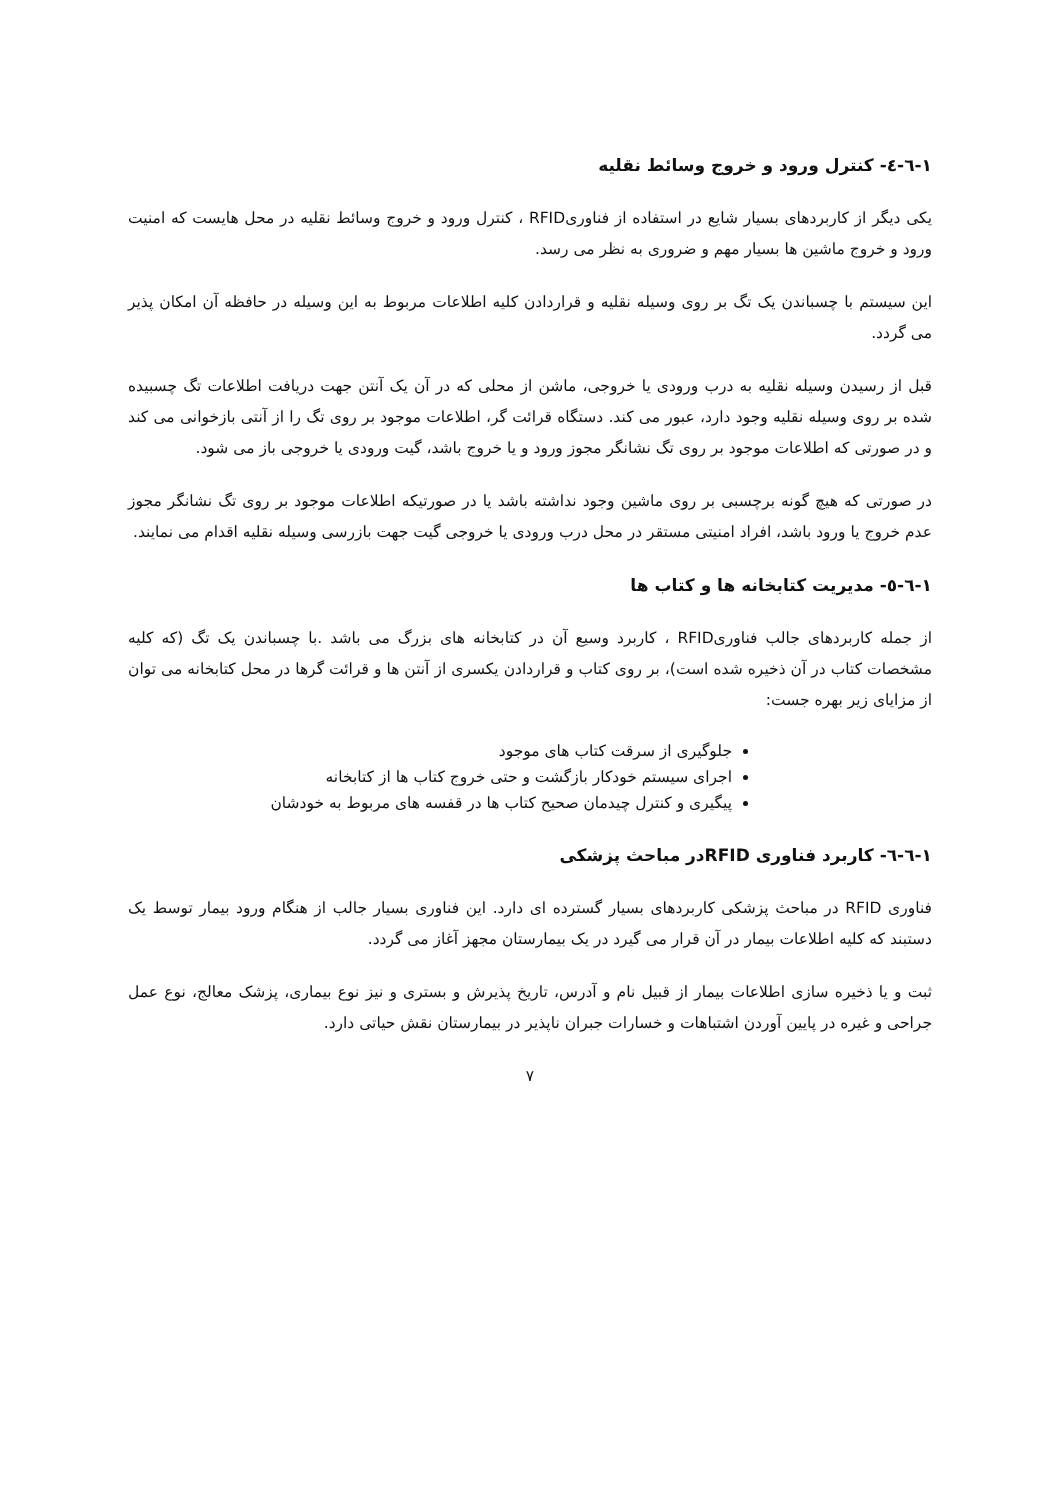۱-٦-٤- کنترل ورود و خروج وسائط نقلیه
یکی دیگر از کاربردهای بسیار شایع در استفاده از فناوریRFID ، کنترل ورود و خروج وسائط نقلیه در محل هایست که امنیت ورود و خروج ماشین ها بسیار مهم و ضروری به نظر می رسد.
این سیستم با چسباندن یک تگ بر روی وسیله نقلیه و قراردادن کلیه اطلاعات مربوط به این وسیله در حافظه آن امکان پذیر می گردد.
قبل از رسیدن وسیله نقلیه به درب ورودی یا خروجی، ماشن از محلی که در آن یک آنتن جهت دریافت اطلاعات تگ چسبیده شده بر روی وسیله نقلیه وجود دارد، عبور می کند. دستگاه قرائت گر، اطلاعات موجود بر روی تگ را از آنتی بازخوانی می کند و در صورتی که اطلاعات موجود بر روی تگ نشانگر مجوز ورود و یا خروج باشد، گیت ورودی یا خروجی باز می شود.
در صورتی که هیچ گونه برچسبی بر روی ماشین وجود نداشته باشد یا در صورتیکه اطلاعات موجود بر روی تگ نشانگر مجوز عدم خروج یا ورود باشد، افراد امنیتی مستقر در محل درب ورودی یا خروجی گیت جهت بازرسی وسیله نقلیه اقدام می نمایند.
۱-٦-٥- مدیریت کتابخانه ها و کتاب ها
از جمله کاربردهای جالب فناوریRFID ، کاربرد وسیع آن در کتابخانه های بزرگ می باشد .با چسباندن یک تگ (که کلیه مشخصات کتاب در آن ذخیره شده است)، بر روی کتاب و قراردادن یکسری از آنتن ها و قرائت گرها در محل کتابخانه می توان از مزایای زیر بهره جست:
جلوگیری از سرقت کتاب های موجود
اجرای سیستم خودکار بازگشت و حتی خروج کتاب ها از کتابخانه
پیگیری و کنترل چیدمان صحیح کتاب ها در قفسه های مربوط به خودشان
۱-٦-٦- کاربرد فناوری RFIDدر مباحث پزشکی
فناوری RFID در مباحث پزشکی کاربردهای بسیار گسترده ای دارد. این فناوری بسیار جالب از هنگام ورود بیمار توسط یک دستبند که کلیه اطلاعات بیمار در آن قرار می گیرد در یک بیمارستان مجهز آغاز می گردد.
ثبت و یا ذخیره سازی اطلاعات بیمار از قبیل نام و آدرس، تاریخ پذیرش و بستری و نیز نوع بیماری، پزشک معالج، نوع عمل جراحی و غیره در پایین آوردن اشتباهات و خسارات جبران ناپذیر در بیمارستان نقش حیاتی دارد.
۷